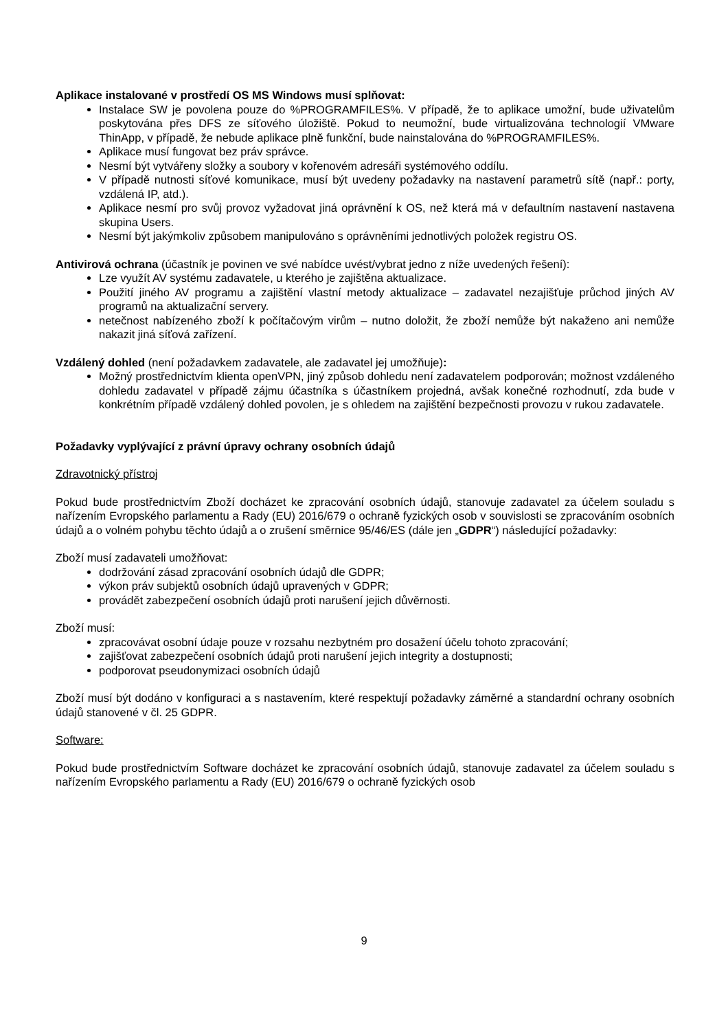Aplikace instalované v prostředí OS MS Windows musí splňovat:
Instalace SW je povolena pouze do %PROGRAMFILES%. V případě, že to aplikace umožní, bude uživatelům poskytována přes DFS ze síťového úložiště. Pokud to neumožní, bude virtualizována technologií VMware ThinApp, v případě, že nebude aplikace plně funkční, bude nainstalována do %PROGRAMFILES%.
Aplikace musí fungovat bez práv správce.
Nesmí být vytvářeny složky a soubory v kořenovém adresáři systémového oddílu.
V případě nutnosti síťové komunikace, musí být uvedeny požadavky na nastavení parametrů sítě (např.: porty, vzdálená IP, atd.).
Aplikace nesmí pro svůj provoz vyžadovat jiná oprávnění k OS, než která má v defaultním nastavení nastavena skupina Users.
Nesmí být jakýmkoliv způsobem manipulováno s oprávněními jednotlivých položek registru OS.
Antivirová ochrana (účastník je povinen ve své nabídce uvést/vybrat jedno z níže uvedených řešení):
Lze využít AV systému zadavatele, u kterého je zajištěna aktualizace.
Použití jiného AV programu a zajištění vlastní metody aktualizace – zadavatel nezajišťuje průchod jiných AV programů na aktualizační servery.
netečnost nabízeného zboží k počítačovým virům – nutno doložit, že zboží nemůže být nakaženo ani nemůže nakazit jiná síťová zařízení.
Vzdálený dohled (není požadavkem zadavatele, ale zadavatel jej umožňuje):
Možný prostřednictvím klienta openVPN, jiný způsob dohledu není zadavatelem podporován; možnost vzdáleného dohledu zadavatel v případě zájmu účastníka s účastníkem projedná, avšak konečné rozhodnutí, zda bude v konkrétním případě vzdálený dohled povolen, je s ohledem na zajištění bezpečnosti provozu v rukou zadavatele.
Požadavky vyplývající z právní úpravy ochrany osobních údajů
Zdravotnický přístroj
Pokud bude prostřednictvím Zboží docházet ke zpracování osobních údajů, stanovuje zadavatel za účelem souladu s nařízením Evropského parlamentu a Rady (EU) 2016/679 o ochraně fyzických osob v souvislosti se zpracováním osobních údajů a o volném pohybu těchto údajů a o zrušení směrnice 95/46/ES (dále jen „GDPR“) následující požadavky:
Zboží musí zadavateli umožňovat:
dodržování zásad zpracování osobních údajů dle GDPR;
výkon práv subjektů osobních údajů upravených v GDPR;
provádět zabezpečení osobních údajů proti narušení jejich důvěrnosti.
Zboží musí:
zpracovávat osobní údaje pouze v rozsahu nezbytném pro dosažení účelu tohoto zpracování;
zajišťovat zabezpečení osobních údajů proti narušení jejich integrity a dostupnosti;
podporovat pseudonymizaci osobních údajů
Zboží musí být dodáno v konfiguraci a s nastavením, které respektují požadavky záměrné a standardní ochrany osobních údajů stanovené v čl. 25 GDPR.
Software:
Pokud bude prostřednictvím Software docházet ke zpracování osobních údajů, stanovuje zadavatel za účelem souladu s nařízením Evropského parlamentu a Rady (EU) 2016/679 o ochraně fyzických osob
9